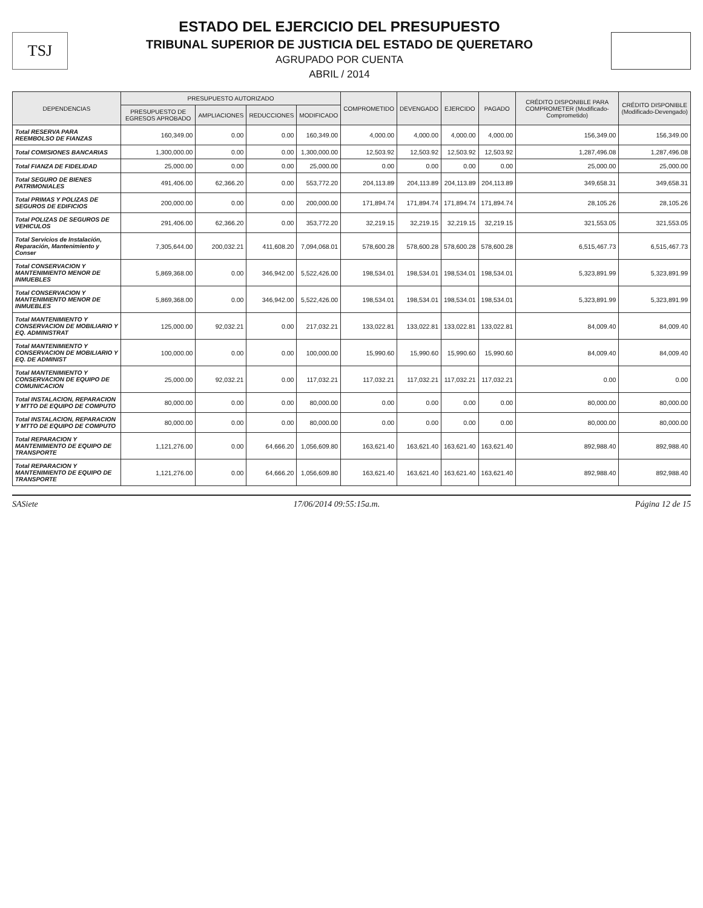TSJ
ESTADO DEL EJERCICIO DEL PRESUPUESTO
TRIBUNAL SUPERIOR DE JUSTICIA DEL ESTADO DE QUERETARO
AGRUPADO POR CUENTA
ABRIL / 2014
| DEPENDENCIAS | PRESUPUESTO AUTORIZADO | | | | COMPROMETIDO | DEVENGADO | EJERCIDO | PAGADO | CRÉDITO DISPONIBLE PARA COMPROMETER (Modificado-Comprometido) | CRÉDITO DISPONIBLE (Modificado-Devengado) |
| --- | --- | --- | --- | --- | --- | --- | --- | --- | --- | --- |
| | PRESUPUESTO DE EGRESOS APROBADO | AMPLIACIONES | REDUCCIONES | MODIFICADO | | | | | | |
| Total RESERVA PARA REEMBOLSO DE FIANZAS | 160,349.00 | 0.00 | 0.00 | 160,349.00 | 4,000.00 | 4,000.00 | 4,000.00 | 4,000.00 | 156,349.00 | 156,349.00 |
| Total COMISIONES BANCARIAS | 1,300,000.00 | 0.00 | 0.00 | 1,300,000.00 | 12,503.92 | 12,503.92 | 12,503.92 | 12,503.92 | 1,287,496.08 | 1,287,496.08 |
| Total FIANZA DE FIDELIDAD | 25,000.00 | 0.00 | 0.00 | 25,000.00 | 0.00 | 0.00 | 0.00 | 0.00 | 25,000.00 | 25,000.00 |
| Total SEGURO DE BIENES PATRIMONIALES | 491,406.00 | 62,366.20 | 0.00 | 553,772.20 | 204,113.89 | 204,113.89 | 204,113.89 | 204,113.89 | 349,658.31 | 349,658.31 |
| Total PRIMAS Y POLIZAS DE SEGUROS DE EDIFICIOS | 200,000.00 | 0.00 | 0.00 | 200,000.00 | 171,894.74 | 171,894.74 | 171,894.74 | 171,894.74 | 28,105.26 | 28,105.26 |
| Total POLIZAS DE SEGUROS DE VEHICULOS | 291,406.00 | 62,366.20 | 0.00 | 353,772.20 | 32,219.15 | 32,219.15 | 32,219.15 | 32,219.15 | 321,553.05 | 321,553.05 |
| Total Servicios de Instalación, Reparación, Mantenimiento y Conser | 7,305,644.00 | 200,032.21 | 411,608.20 | 7,094,068.01 | 578,600.28 | 578,600.28 | 578,600.28 | 578,600.28 | 6,515,467.73 | 6,515,467.73 |
| Total CONSERVACION Y MANTENIMIENTO MENOR DE INMUEBLES | 5,869,368.00 | 0.00 | 346,942.00 | 5,522,426.00 | 198,534.01 | 198,534.01 | 198,534.01 | 198,534.01 | 5,323,891.99 | 5,323,891.99 |
| Total CONSERVACION Y MANTENIMIENTO MENOR DE INMUEBLES | 5,869,368.00 | 0.00 | 346,942.00 | 5,522,426.00 | 198,534.01 | 198,534.01 | 198,534.01 | 198,534.01 | 5,323,891.99 | 5,323,891.99 |
| Total MANTENIMIENTO Y CONSERVACION DE MOBILIARIO Y EQ. ADMINISTRAT | 125,000.00 | 92,032.21 | 0.00 | 217,032.21 | 133,022.81 | 133,022.81 | 133,022.81 | 133,022.81 | 84,009.40 | 84,009.40 |
| Total MANTENIMIENTO Y CONSERVACION DE MOBILIARIO Y EQ. DE ADMINIST | 100,000.00 | 0.00 | 0.00 | 100,000.00 | 15,990.60 | 15,990.60 | 15,990.60 | 15,990.60 | 84,009.40 | 84,009.40 |
| Total MANTENIMIENTO Y CONSERVACION DE EQUIPO DE COMUNICACION | 25,000.00 | 92,032.21 | 0.00 | 117,032.21 | 117,032.21 | 117,032.21 | 117,032.21 | 117,032.21 | 0.00 | 0.00 |
| Total INSTALACION, REPARACION Y MTTO DE EQUIPO DE COMPUTO | 80,000.00 | 0.00 | 0.00 | 80,000.00 | 0.00 | 0.00 | 0.00 | 0.00 | 80,000.00 | 80,000.00 |
| Total INSTALACION, REPARACION Y MTTO DE EQUIPO DE COMPUTO | 80,000.00 | 0.00 | 0.00 | 80,000.00 | 0.00 | 0.00 | 0.00 | 0.00 | 80,000.00 | 80,000.00 |
| Total REPARACION Y MANTENIMIENTO DE EQUIPO DE TRANSPORTE | 1,121,276.00 | 0.00 | 64,666.20 | 1,056,609.80 | 163,621.40 | 163,621.40 | 163,621.40 | 163,621.40 | 892,988.40 | 892,988.40 |
| Total REPARACION Y MANTENIMIENTO DE EQUIPO DE TRANSPORTE | 1,121,276.00 | 0.00 | 64,666.20 | 1,056,609.80 | 163,621.40 | 163,621.40 | 163,621.40 | 163,621.40 | 892,988.40 | 892,988.40 |
SASiete 17/06/2014 09:55:15a.m. Página 12 de 15